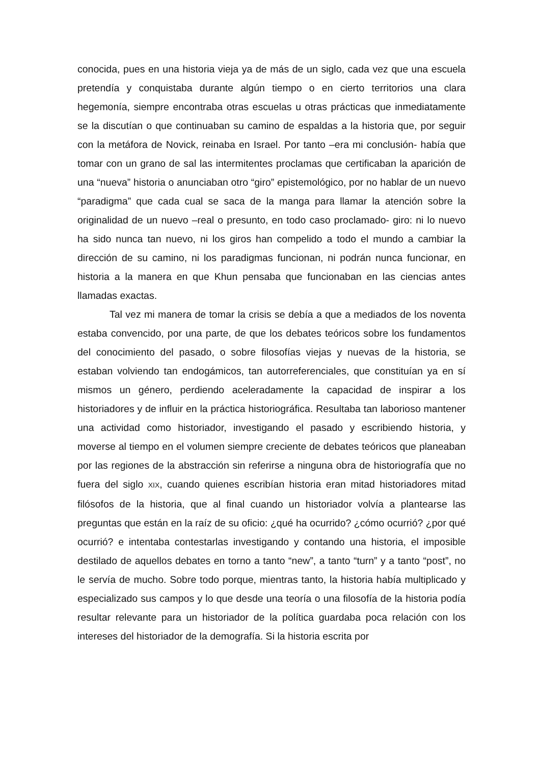conocida, pues en una historia vieja ya de más de un siglo, cada vez que una escuela pretendía y conquistaba durante algún tiempo o en cierto territorios una clara hegemonía, siempre encontraba otras escuelas u otras prácticas que inmediatamente se la discutían o que continuaban su camino de espaldas a la historia que, por seguir con la metáfora de Novick, reinaba en Israel. Por tanto –era mi conclusión- había que tomar con un grano de sal las intermitentes proclamas que certificaban la aparición de una “nueva” historia o anunciaban otro “giro” epistemológico, por no hablar de un nuevo “paradigma” que cada cual se saca de la manga para llamar la atención sobre la originalidad de un nuevo –real o presunto, en todo caso proclamado- giro: ni lo nuevo ha sido nunca tan nuevo, ni los giros han compelido a todo el mundo a cambiar la dirección de su camino, ni los paradigmas funcionan, ni podrán nunca funcionar, en historia a la manera en que Khun pensaba que funcionaban en las ciencias antes llamadas exactas.
Tal vez mi manera de tomar la crisis se debía a que a mediados de los noventa estaba convencido, por una parte, de que los debates teóricos sobre los fundamentos del conocimiento del pasado, o sobre filosofías viejas y nuevas de la historia, se estaban volviendo tan endogámicos, tan autorreferenciales, que constituían ya en sí mismos un género, perdiendo aceleradamente la capacidad de inspirar a los historiadores y de influir en la práctica historiográfica. Resultaba tan laborioso mantener una actividad como historiador, investigando el pasado y escribiendo historia, y moverse al tiempo en el volumen siempre creciente de debates teóricos que planeaban por las regiones de la abstracción sin referirse a ninguna obra de historiografía que no fuera del siglo XIX, cuando quienes escribían historia eran mitad historiadores mitad filósofos de la historia, que al final cuando un historiador volvía a plantearse las preguntas que están en la raíz de su oficio: ¿qué ha ocurrido? ¿cómo ocurrió? ¿por qué ocurrió? e intentaba contestarlas investigando y contando una historia, el imposible destilado de aquellos debates en torno a tanto “new”, a tanto “turn” y a tanto “post”, no le servía de mucho. Sobre todo porque, mientras tanto, la historia había multiplicado y especializado sus campos y lo que desde una teoría o una filosofía de la historia podía resultar relevante para un historiador de la política guardaba poca relación con los intereses del historiador de la demografía. Si la historia escrita por